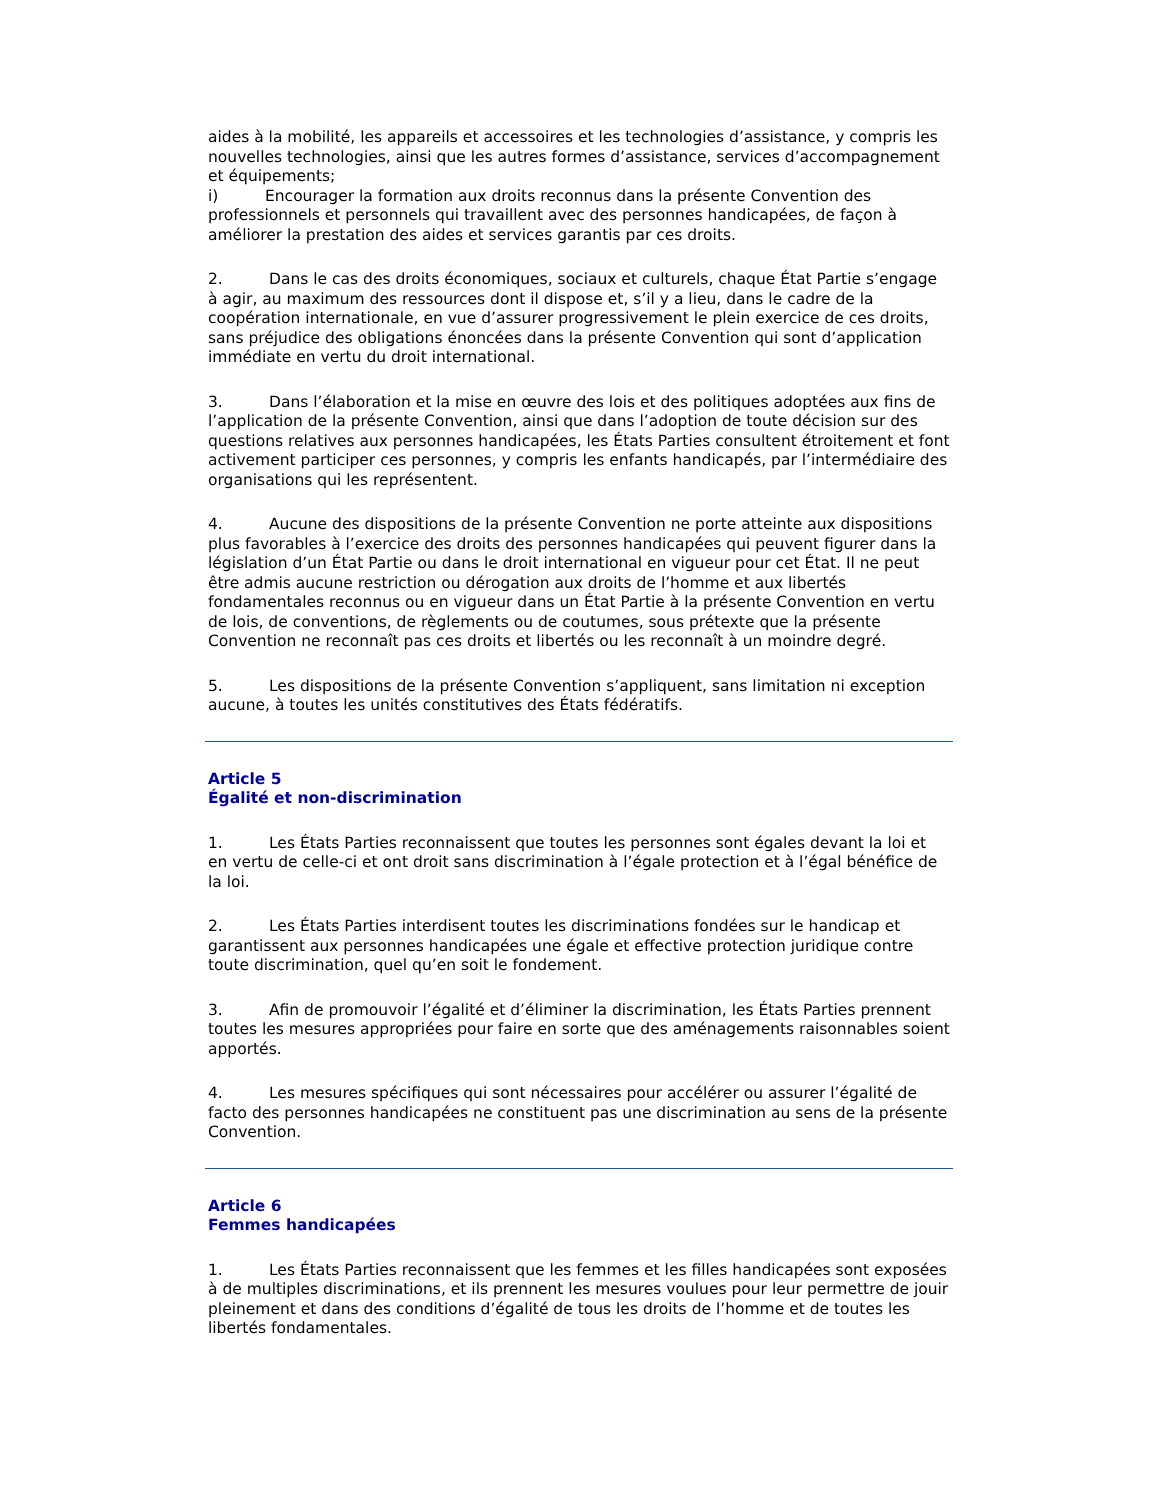aides à la mobilité, les appareils et accessoires et les technologies d’assistance, y compris les nouvelles technologies, ainsi que les autres formes d’assistance, services d’accompagnement et équipements;
i) Encourager la formation aux droits reconnus dans la présente Convention des professionnels et personnels qui travaillent avec des personnes handicapées, de façon à améliorer la prestation des aides et services garantis par ces droits.
2. Dans le cas des droits économiques, sociaux et culturels, chaque État Partie s’engage à agir, au maximum des ressources dont il dispose et, s’il y a lieu, dans le cadre de la coopération internationale, en vue d’assurer progressivement le plein exercice de ces droits, sans préjudice des obligations énoncées dans la présente Convention qui sont d’application immédiate en vertu du droit international.
3. Dans l’élaboration et la mise en œuvre des lois et des politiques adoptées aux fins de l’application de la présente Convention, ainsi que dans l’adoption de toute décision sur des questions relatives aux personnes handicapées, les États Parties consultent étroitement et font activement participer ces personnes, y compris les enfants handicapés, par l’intermédiaire des organisations qui les représentent.
4. Aucune des dispositions de la présente Convention ne porte atteinte aux dispositions plus favorables à l’exercice des droits des personnes handicapées qui peuvent figurer dans la législation d’un État Partie ou dans le droit international en vigueur pour cet État. Il ne peut être admis aucune restriction ou dérogation aux droits de l’homme et aux libertés fondamentales reconnus ou en vigueur dans un État Partie à la présente Convention en vertu de lois, de conventions, de règlements ou de coutumes, sous prétexte que la présente Convention ne reconnaît pas ces droits et libertés ou les reconnaît à un moindre degré.
5. Les dispositions de la présente Convention s’appliquent, sans limitation ni exception aucune, à toutes les unités constitutives des États fédératifs.
Article 5
Égalité et non-discrimination
1. Les États Parties reconnaissent que toutes les personnes sont égales devant la loi et en vertu de celle-ci et ont droit sans discrimination à l’égale protection et à l’égal bénéfice de la loi.
2. Les États Parties interdisent toutes les discriminations fondées sur le handicap et garantissent aux personnes handicapées une égale et effective protection juridique contre toute discrimination, quel qu’en soit le fondement.
3. Afin de promouvoir l’égalité et d’éliminer la discrimination, les États Parties prennent toutes les mesures appropriées pour faire en sorte que des aménagements raisonnables soient apportés.
4. Les mesures spécifiques qui sont nécessaires pour accélérer ou assurer l’égalité de facto des personnes handicapées ne constituent pas une discrimination au sens de la présente Convention.
Article 6
Femmes handicapées
1. Les États Parties reconnaissent que les femmes et les filles handicapées sont exposées à de multiples discriminations, et ils prennent les mesures voulues pour leur permettre de jouir pleinement et dans des conditions d’égalité de tous les droits de l’homme et de toutes les libertés fondamentales.